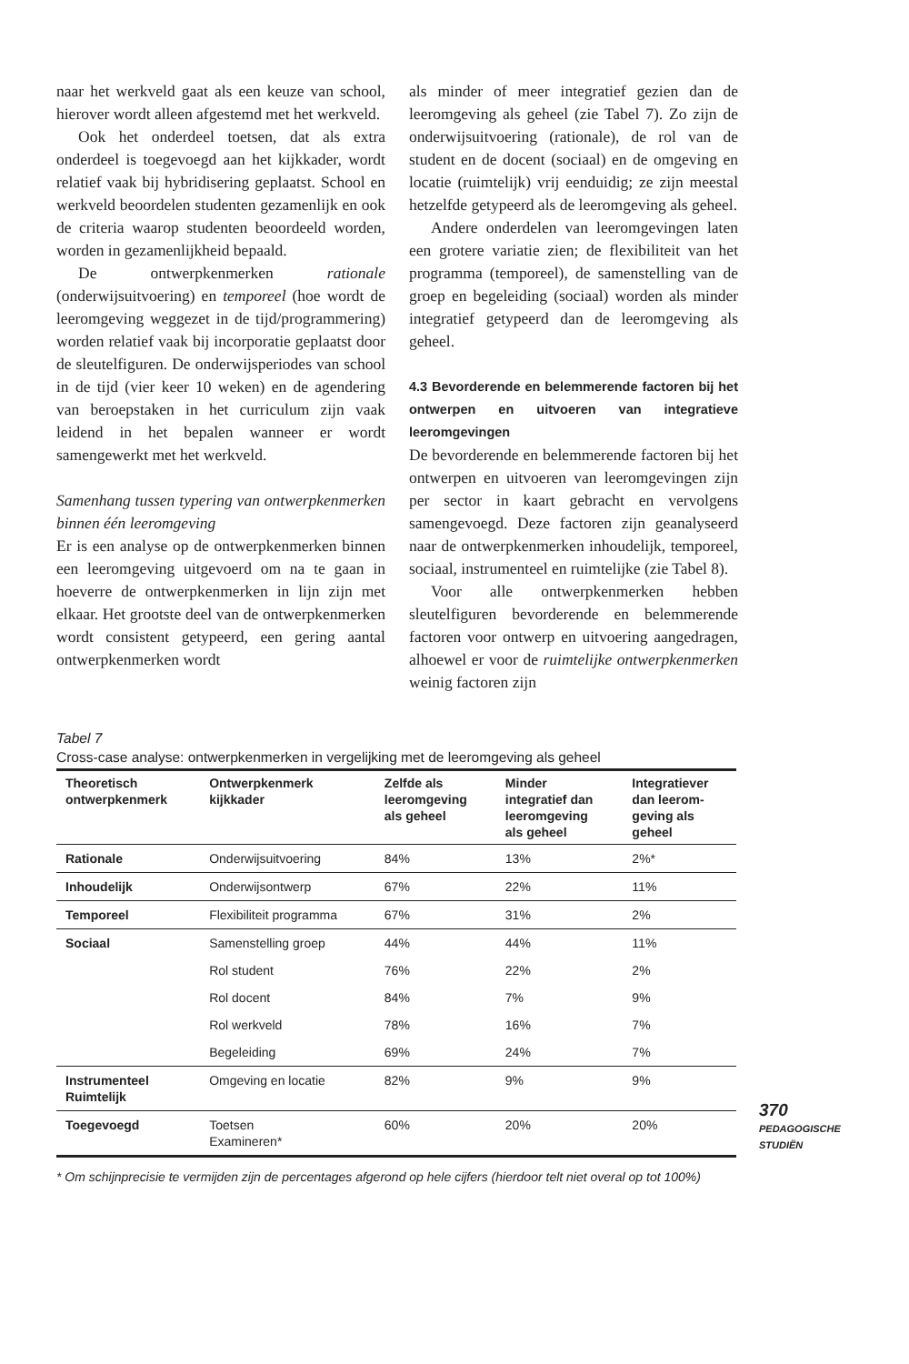naar het werkveld gaat als een keuze van school, hierover wordt alleen afgestemd met het werkveld.
Ook het onderdeel toetsen, dat als extra onderdeel is toegevoegd aan het kijkkader, wordt relatief vaak bij hybridisering geplaatst. School en werkveld beoordelen studenten gezamenlijk en ook de criteria waarop studenten beoordeeld worden, worden in gezamenlijkheid bepaald.
De ontwerpkenmerken rationale (onderwijsuitvoering) en temporeel (hoe wordt de leeromgeving weggezet in de tijd/programmering) worden relatief vaak bij incorporatie geplaatst door de sleutelfiguren. De onderwijsperiodes van school in de tijd (vier keer 10 weken) en de agendering van beroepstaken in het curriculum zijn vaak leidend in het bepalen wanneer er wordt samengewerkt met het werkveld.
Samenhang tussen typering van ontwerpkenmerken binnen één leeromgeving
Er is een analyse op de ontwerpkenmerken binnen een leeromgeving uitgevoerd om na te gaan in hoeverre de ontwerpkenmerken in lijn zijn met elkaar. Het grootste deel van de ontwerpkenmerken wordt consistent getypeerd, een gering aantal ontwerpkenmerken wordt
als minder of meer integratief gezien dan de leeromgeving als geheel (zie Tabel 7). Zo zijn de onderwijsuitvoering (rationale), de rol van de student en de docent (sociaal) en de omgeving en locatie (ruimtelijk) vrij eenduidig; ze zijn meestal hetzelfde getypeerd als de leeromgeving als geheel.
Andere onderdelen van leeromgevingen laten een grotere variatie zien; de flexibiliteit van het programma (temporeel), de samenstelling van de groep en begeleiding (sociaal) worden als minder integratief getypeerd dan de leeromgeving als geheel.
4.3 Bevorderende en belemmerende factoren bij het ontwerpen en uitvoeren van integratieve leeromgevingen
De bevorderende en belemmerende factoren bij het ontwerpen en uitvoeren van leeromgevingen zijn per sector in kaart gebracht en vervolgens samengevoegd. Deze factoren zijn geanalyseerd naar de ontwerpkenmerken inhoudelijk, temporeel, sociaal, instrumenteel en ruimtelijke (zie Tabel 8).
Voor alle ontwerpkenmerken hebben sleutelfiguren bevorderende en belemmerende factoren voor ontwerp en uitvoering aangedragen, alhoewel er voor de ruimtelijke ontwerpkenmerken weinig factoren zijn
Tabel 7
Cross-case analyse: ontwerpkenmerken in vergelijking met de leeromgeving als geheel
| Theoretisch ontwerpkenmerk | Ontwerpkenmerk kijkkader | Zelfde als leeromgeving als geheel | Minder integratief dan leeromgeving als geheel | Integratiever dan leerom- geving als geheel |
| --- | --- | --- | --- | --- |
| Rationale | Onderwijsuitvoering | 84% | 13% | 2%* |
| Inhoudelijk | Onderwijsontwerp | 67% | 22% | 11% |
| Temporeel | Flexibiliteit programma | 67% | 31% | 2% |
| Sociaal | Samenstelling groep | 44% | 44% | 11% |
| | Rol student | 76% | 22% | 2% |
| | Rol docent | 84% | 7% | 9% |
| | Rol werkveld | 78% | 16% | 7% |
| | Begeleiding | 69% | 24% | 7% |
| Instrumenteel Ruimtelijk | Omgeving en locatie | 82% | 9% | 9% |
| Toegevoegd | Toetsen Examineren* | 60% | 20% | 20% |
* Om schijnprecisie te vermijden zijn de percentages afgerond op hele cijfers (hierdoor telt niet overal op tot 100%)
370
PEDAGOGISCHE
STUDIËN